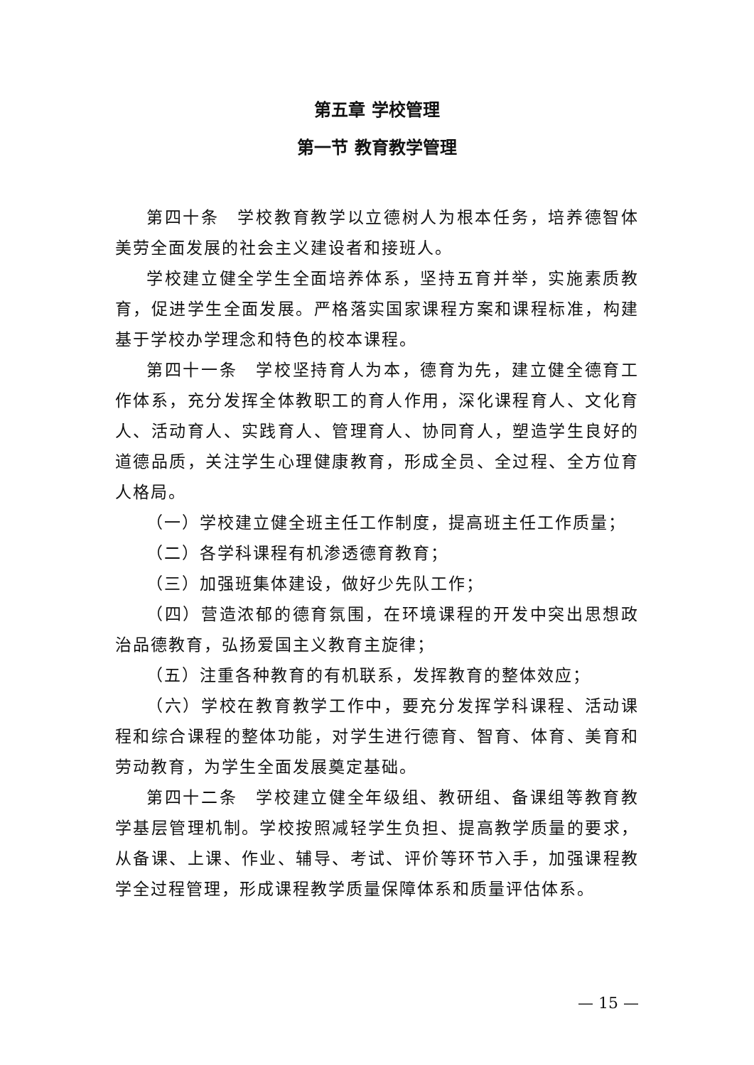第五章 学校管理
第一节 教育教学管理
第四十条　学校教育教学以立德树人为根本任务，培养德智体美劳全面发展的社会主义建设者和接班人。
学校建立健全学生全面培养体系，坚持五育并举，实施素质教育，促进学生全面发展。严格落实国家课程方案和课程标准，构建基于学校办学理念和特色的校本课程。
第四十一条　学校坚持育人为本，德育为先，建立健全德育工作体系，充分发挥全体教职工的育人作用，深化课程育人、文化育人、活动育人、实践育人、管理育人、协同育人，塑造学生良好的道德品质，关注学生心理健康教育，形成全员、全过程、全方位育人格局。
（一）学校建立健全班主任工作制度，提高班主任工作质量；
（二）各学科课程有机渗透德育教育；
（三）加强班集体建设，做好少先队工作；
（四）营造浓郁的德育氛围，在环境课程的开发中突出思想政治品德教育，弘扬爱国主义教育主旋律；
（五）注重各种教育的有机联系，发挥教育的整体效应；
（六）学校在教育教学工作中，要充分发挥学科课程、活动课程和综合课程的整体功能，对学生进行德育、智育、体育、美育和劳动教育，为学生全面发展奠定基础。
第四十二条　学校建立健全年级组、教研组、备课组等教育教学基层管理机制。学校按照减轻学生负担、提高教学质量的要求，从备课、上课、作业、辅导、考试、评价等环节入手，加强课程教学全过程管理，形成课程教学质量保障体系和质量评估体系。
— 15 —